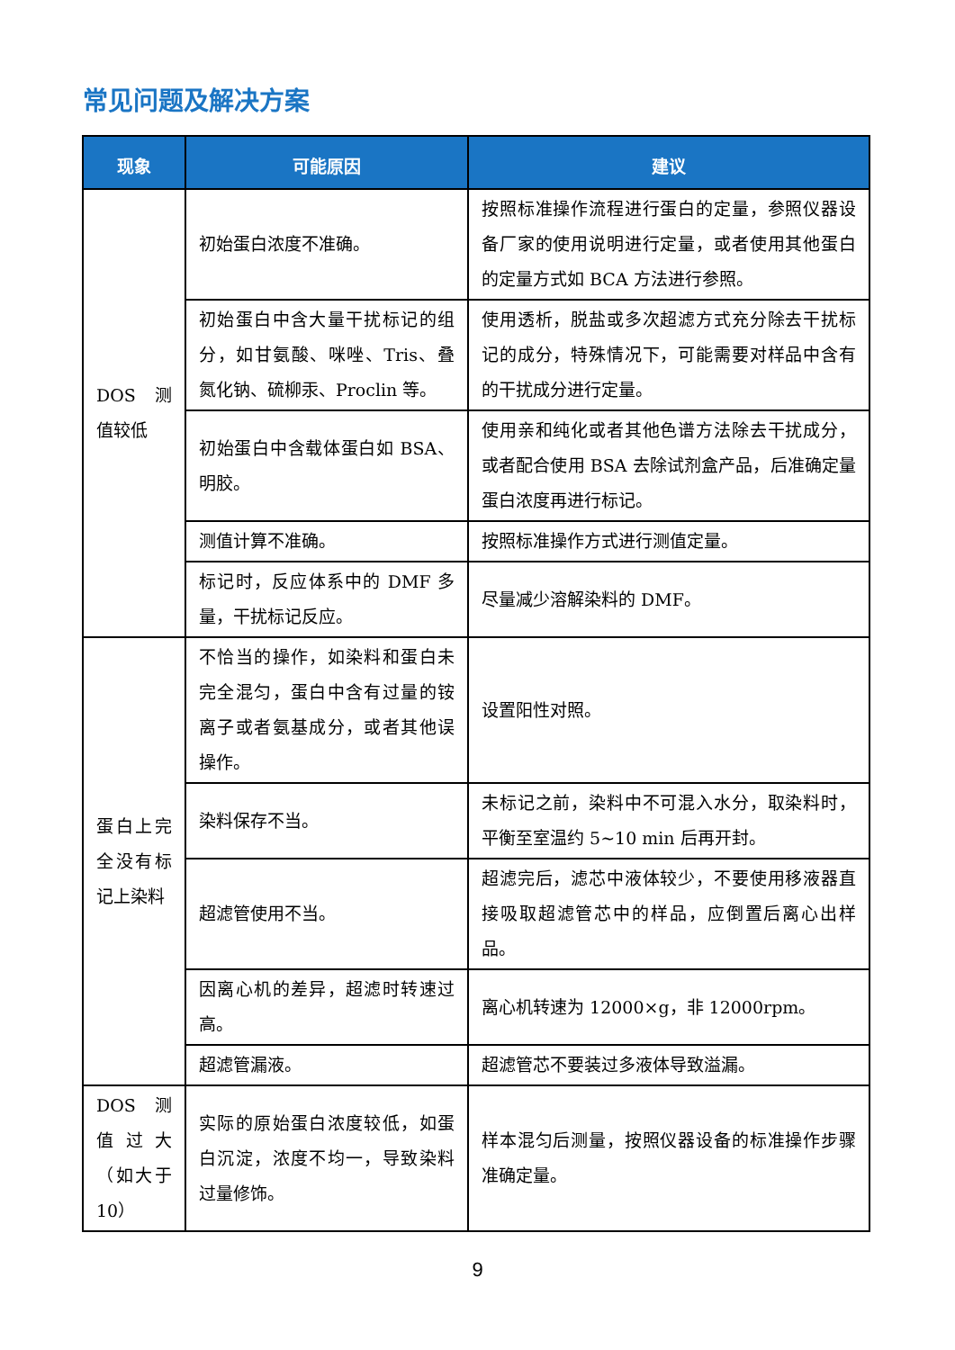常见问题及解决方案
| 现象 | 可能原因 | 建议 |
| --- | --- | --- |
| DOS 测值较低 | 初始蛋白浓度不准确。 | 按照标准操作流程进行蛋白的定量，参照仪器设备厂家的使用说明进行定量，或者使用其他蛋白的定量方式如 BCA 方法进行参照。 |
| | 初始蛋白中含大量干扰标记的组分，如甘氨酸、咪唑、Tris、叠氮化钠、硫柳汞、Proclin 等。 | 使用透析，脱盐或多次超滤方式充分除去干扰标记的成分，特殊情况下，可能需要对样品中含有的干扰成分进行定量。 |
| | 初始蛋白中含载体蛋白如 BSA、明胶。 | 使用亲和纯化或者其他色谱方法除去干扰成分，或者配合使用 BSA 去除试剂盒产品，后准确定量蛋白浓度再进行标记。 |
| | 测值计算不准确。 | 按照标准操作方式进行测值定量。 |
| | 标记时，反应体系中的 DMF 多量，干扰标记反应。 | 尽量减少溶解染料的 DMF。 |
| 蛋白上完全没有标记上染料 | 不恰当的操作，如染料和蛋白未完全混匀，蛋白中含有过量的铵离子或者氨基成分，或者其他误操作。 | 设置阳性对照。 |
| | 染料保存不当。 | 未标记之前，染料中不可混入水分，取染料时，平衡至室温约 5~10 min 后再开封。 |
| | 超滤管使用不当。 | 超滤完后，滤芯中液体较少，不要使用移液器直接吸取超滤管芯中的样品，应倒置后离心出样品。 |
| | 因离心机的差异，超滤时转速过高。 | 离心机转速为 12000×g，非 12000rpm。 |
| | 超滤管漏液。 | 超滤管芯不要装过多液体导致溢漏。 |
| DOS 测值过大（如大于 10） | 实际的原始蛋白浓度较低，如蛋白沉淀，浓度不均一，导致染料过量修饰。 | 样本混匀后测量，按照仪器设备的标准操作步骤准确定量。 |
9